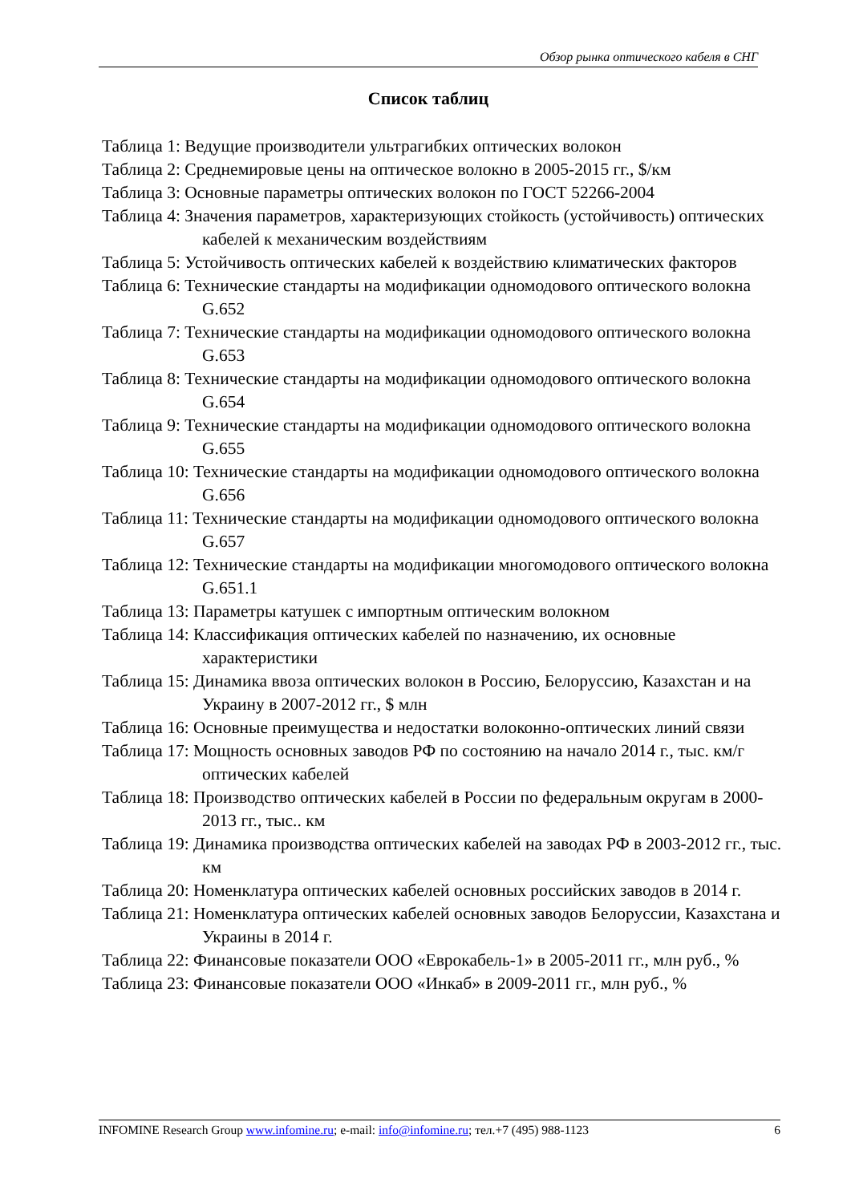Обзор рынка оптического кабеля в СНГ
Список таблиц
Таблица 1: Ведущие производители ультрагибких оптических волокон
Таблица 2: Среднемировые цены на оптическое волокно в 2005-2015 гг., $/км
Таблица 3: Основные параметры оптических волокон по ГОСТ 52266-2004
Таблица 4: Значения параметров, характеризующих стойкость (устойчивость) оптических кабелей к механическим воздействиям
Таблица 5: Устойчивость оптических кабелей к воздействию климатических факторов
Таблица 6: Технические стандарты на модификации одномодового оптического волокна G.652
Таблица 7: Технические стандарты на модификации одномодового оптического волокна G.653
Таблица 8: Технические стандарты на модификации одномодового оптического волокна G.654
Таблица 9: Технические стандарты на модификации одномодового оптического волокна G.655
Таблица 10: Технические стандарты на модификации одномодового оптического волокна G.656
Таблица 11: Технические стандарты на модификации одномодового оптического волокна G.657
Таблица 12: Технические стандарты на модификации многомодового оптического волокна G.651.1
Таблица 13: Параметры катушек с импортным оптическим волокном
Таблица 14: Классификация оптических кабелей по назначению, их основные характеристики
Таблица 15: Динамика ввоза оптических волокон в Россию, Белоруссию, Казахстан и на Украину в 2007-2012 гг., $ млн
Таблица 16: Основные преимущества и недостатки волоконно-оптических линий связи
Таблица 17: Мощность основных заводов РФ по состоянию на начало 2014 г., тыс. км/г оптических кабелей
Таблица 18: Производство оптических кабелей в России по федеральным округам в 2000-2013 гг., тыс.. км
Таблица 19: Динамика производства оптических кабелей на заводах РФ в 2003-2012 гг., тыс. км
Таблица 20: Номенклатура оптических кабелей основных российских заводов в 2014 г.
Таблица 21: Номенклатура оптических кабелей основных заводов Белоруссии, Казахстана и Украины в 2014 г.
Таблица 22: Финансовые показатели ООО «Еврокабель-1» в 2005-2011 гг., млн руб., %
Таблица 23: Финансовые показатели ООО «Инкаб» в 2009-2011 гг., млн руб., %
INFOMINE Research Group www.infomine.ru; e-mail: info@infomine.ru; тел.+7 (495) 988-1123 6